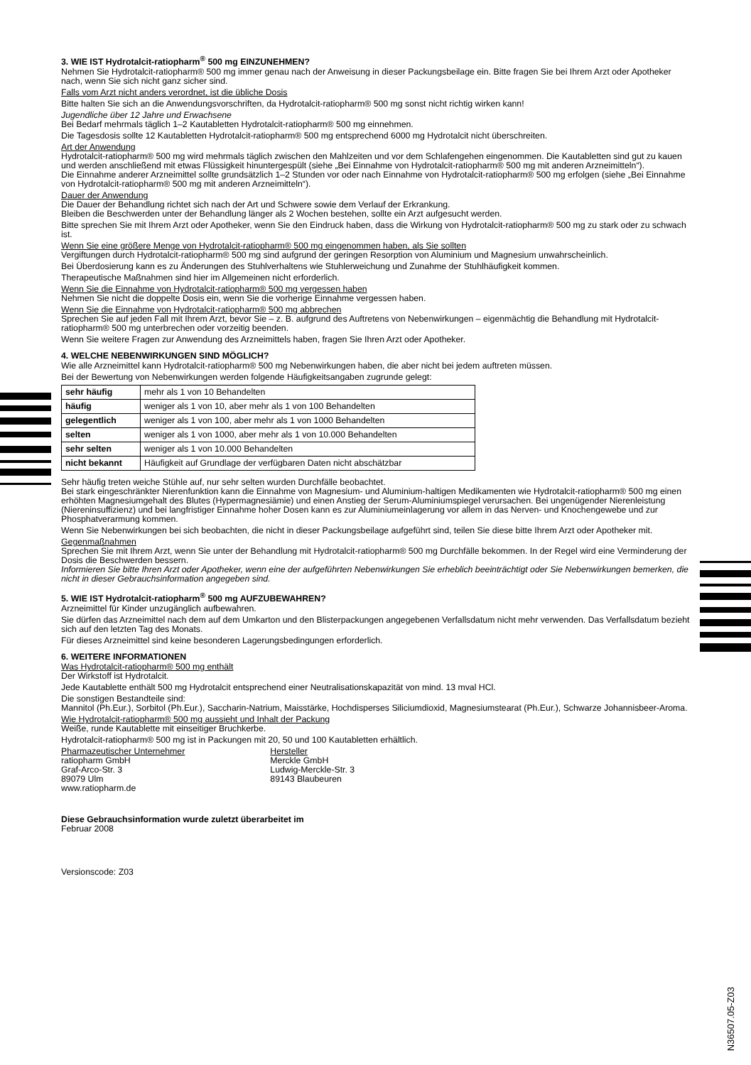3. WIE IST Hydrotalcit-ratiopharm<sup>®</sup> 500 mg EINZUNEHMEN?
Nehmen Sie Hydrotalcit-ratiopharm® 500 mg immer genau nach der Anweisung in dieser Packungsbeilage ein. Bitte fragen Sie bei Ihrem Arzt oder Apotheker nach, wenn Sie sich nicht ganz sicher sind.
Falls vom Arzt nicht anders verordnet, ist die übliche Dosis
Bitte halten Sie sich an die Anwendungsvorschriften, da Hydrotalcit-ratiopharm® 500 mg sonst nicht richtig wirken kann!
Jugendliche über 12 Jahre und Erwachsene
Bei Bedarf mehrmals täglich 1–2 Kautabletten Hydrotalcit-ratiopharm® 500 mg einnehmen.
Die Tagesdosis sollte 12 Kautabletten Hydrotalcit-ratiopharm® 500 mg entsprechend 6000 mg Hydrotalcit nicht überschreiten.
Art der Anwendung
Hydrotalcit-ratiopharm® 500 mg wird mehrmals täglich zwischen den Mahlzeiten und vor dem Schlafengehen eingenommen. Die Kautabletten sind gut zu kauen und werden anschließend mit etwas Flüssigkeit hinuntergespült (siehe „Bei Einnahme von Hydrotalcit-ratiopharm® 500 mg mit anderen Arzneimitteln“).
Die Einnahme anderer Arzneimittel sollte grundsätzlich 1–2 Stunden vor oder nach Einnahme von Hydrotalcit-ratiopharm® 500 mg erfolgen (siehe „Bei Einnahme von Hydrotalcit-ratiopharm® 500 mg mit anderen Arzneimitteln“).
Dauer der Anwendung
Die Dauer der Behandlung richtet sich nach der Art und Schwere sowie dem Verlauf der Erkrankung.
Bleiben die Beschwerden unter der Behandlung länger als 2 Wochen bestehen, sollte ein Arzt aufgesucht werden.
Bitte sprechen Sie mit Ihrem Arzt oder Apotheker, wenn Sie den Eindruck haben, dass die Wirkung von Hydrotalcit-ratiopharm® 500 mg zu stark oder zu schwach ist.
Wenn Sie eine größere Menge von Hydrotalcit-ratiopharm® 500 mg eingenommen haben, als Sie sollten
Vergiftungen durch Hydrotalcit-ratiopharm® 500 mg sind aufgrund der geringen Resorption von Aluminium und Magnesium unwahrscheinlich.
Bei Überdosierung kann es zu Änderungen des Stuhlverhaltens wie Stuhlerweichung und Zunahme der Stuhlhäufigkeit kommen.
Therapeutische Maßnahmen sind hier im Allgemeinen nicht erforderlich.
Wenn Sie die Einnahme von Hydrotalcit-ratiopharm® 500 mg vergessen haben
Nehmen Sie nicht die doppelte Dosis ein, wenn Sie die vorherige Einnahme vergessen haben.
Wenn Sie die Einnahme von Hydrotalcit-ratiopharm® 500 mg abbrechen
Sprechen Sie auf jeden Fall mit Ihrem Arzt, bevor Sie – z. B. aufgrund des Auftretens von Nebenwirkungen – eigenmächtig die Behandlung mit Hydrotalcit-ratiopharm® 500 mg unterbrechen oder vorzeitig beenden.
Wenn Sie weitere Fragen zur Anwendung des Arzneimittels haben, fragen Sie Ihren Arzt oder Apotheker.
4. WELCHE NEBENWIRKUNGEN SIND MÖGLICH?
Wie alle Arzneimittel kann Hydrotalcit-ratiopharm® 500 mg Nebenwirkungen haben, die aber nicht bei jedem auftreten müssen.
Bei der Bewertung von Nebenwirkungen werden folgende Häufigkeitsangaben zugrunde gelegt:
| sehr häufig | mehr als 1 von 10 Behandelten |
| häufig | weniger als 1 von 10, aber mehr als 1 von 100 Behandelten |
| gelegentlich | weniger als 1 von 100, aber mehr als 1 von 1000 Behandelten |
| selten | weniger als 1 von 1000, aber mehr als 1 von 10.000 Behandelten |
| sehr selten | weniger als 1 von 10.000 Behandelten |
| nicht bekannt | Häufigkeit auf Grundlage der verfügbaren Daten nicht abschätzbar |
Sehr häufig treten weiche Stühle auf, nur sehr selten wurden Durchfälle beobachtet.
Bei stark eingeschränkter Nierenfunktion kann die Einnahme von Magnesium- und Aluminium-haltigen Medikamenten wie Hydrotalcit-ratiopharm® 500 mg einen erhöhten Magnesiumgehalt des Blutes (Hypermagnesiämie) und einen Anstieg der Serum-Aluminiumspiegel verursachen. Bei ungenügender Nierenleistung (Niereninsuffizienz) und bei langfristiger Einnahme hoher Dosen kann es zur Aluminiumeinlagerung vor allem in das Nerven- und Knochengewebe und zur Phosphatverarmung kommen.
Wenn Sie Nebenwirkungen bei sich beobachten, die nicht in dieser Packungsbeilage aufgeführt sind, teilen Sie diese bitte Ihrem Arzt oder Apotheker mit.
Gegenmaßnahmen
Sprechen Sie mit Ihrem Arzt, wenn Sie unter der Behandlung mit Hydrotalcit-ratiopharm® 500 mg Durchfälle bekommen. In der Regel wird eine Verminderung der Dosis die Beschwerden bessern.
Informieren Sie bitte Ihren Arzt oder Apotheker, wenn eine der aufgeführten Nebenwirkungen Sie erheblich beeinträchtigt oder Sie Nebenwirkungen bemerken, die nicht in dieser Gebrauchsinformation angegeben sind.
5. WIE IST Hydrotalcit-ratiopharm<sup>®</sup> 500 mg AUFZUBEWAHREN?
Arzneimittel für Kinder unzugänglich aufbewahren.
Sie dürfen das Arzneimittel nach dem auf dem Umkarton und den Blisterpackungen angegebenen Verfallsdatum nicht mehr verwenden. Das Verfallsdatum bezieht sich auf den letzten Tag des Monats.
Für dieses Arzneimittel sind keine besonderen Lagerungsbedingungen erforderlich.
6. WEITERE INFORMATIONEN
Was Hydrotalcit-ratiopharm® 500 mg enthält
Der Wirkstoff ist Hydrotalcit.
Jede Kautablette enthält 500 mg Hydrotalcit entsprechend einer Neutralisationskapazität von mind. 13 mval HCl.
Die sonstigen Bestandteile sind:
Mannitol (Ph.Eur.), Sorbitol (Ph.Eur.), Saccharin-Natrium, Maisstärke, Hochdisperses Siliciumdioxid, Magnesiumstearat (Ph.Eur.), Schwarze Johannisbeer-Aroma.
Wie Hydrotalcit-ratiopharm® 500 mg aussieht und Inhalt der Packung
Weiße, runde Kautablette mit einseitiger Bruchkerbe.
Hydrotalcit-ratiopharm® 500 mg ist in Packungen mit 20, 50 und 100 Kautabletten erhältlich.
Pharmazeutischer Unternehmer
ratiopharm GmbH
Graf-Arco-Str. 3
89079 Ulm
www.ratiopharm.de
Hersteller
Merckle GmbH
Ludwig-Merckle-Str. 3
89143 Blaubeuren
Diese Gebrauchsinformation wurde zuletzt überarbeitet im
Februar 2008
Versionscode: Z03
N36507.05-Z03